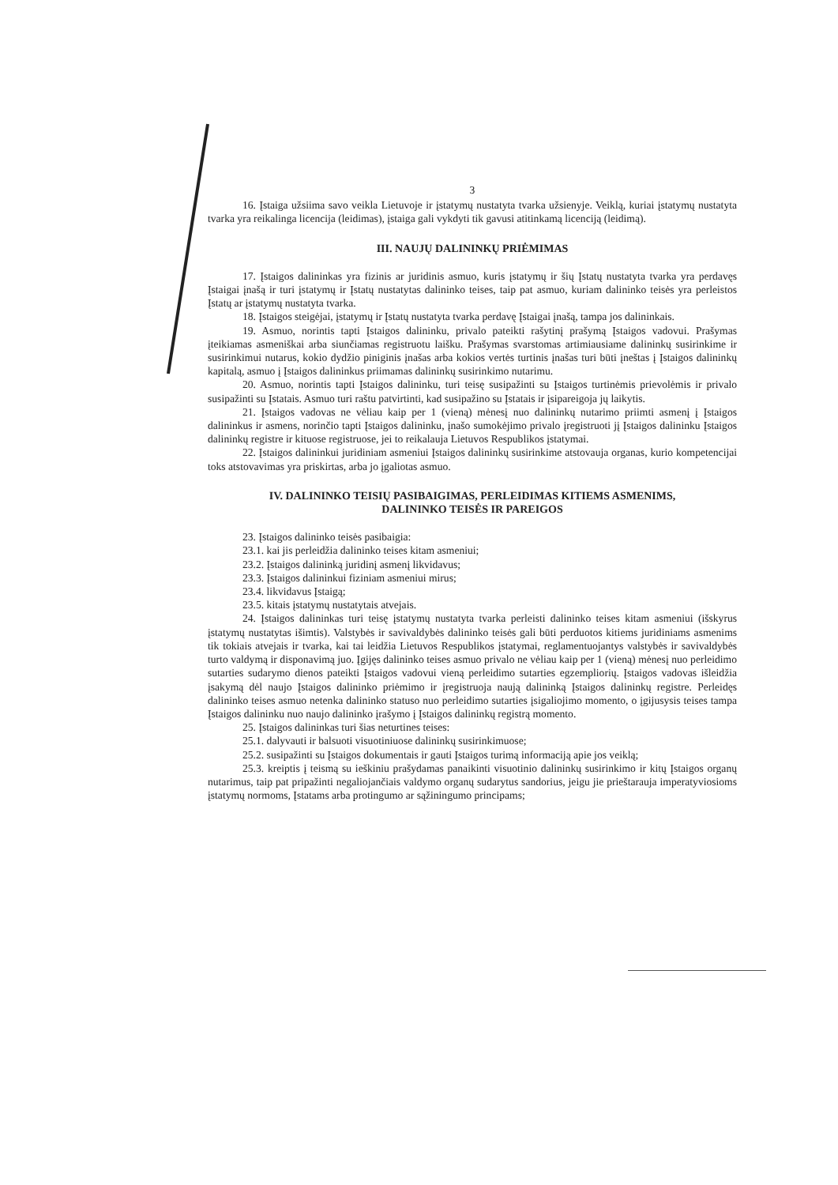3
16. Įstaiga užsiima savo veikla Lietuvoje ir įstatymų nustatyta tvarka užsienyje. Veiklą, kuriai įstatymų nustatyta tvarka yra reikalinga licencija (leidimas), įstaiga gali vykdyti tik gavusi atitinkamą licenciją (leidimą).
III. NAUJŲ DALININKŲ PRIĖMIMAS
17. Įstaigos dalininkas yra fizinis ar juridinis asmuo, kuris įstatymų ir šių Įstatų nustatyta tvarka yra perdavęs Įstaigai įnašą ir turi įstatymų ir Įstatų nustatytas dalininko teises, taip pat asmuo, kuriam dalininko teisės yra perleistos Įstatų ar įstatymų nustatyta tvarka.
18. Įstaigos steigėjai, įstatymų ir Įstatų nustatyta tvarka perdavę Įstaigai įnašą, tampa jos dalininkais.
19. Asmuo, norintis tapti Įstaigos dalininku, privalo pateikti rašytinį prašymą Įstaigos vadovui. Prašymas įteikiamas asmeniškai arba siunčiamas registruotu laišku. Prašymas svarstomas artimiausiame dalininkų susirinkime ir susirinkimui nutarus, kokio dydžio piniginis įnašas arba kokios vertės turtinis įnašas turi būti įneštas į Įstaigos dalininkų kapitalą, asmuo į Įstaigos dalininkus priimamas dalininkų susirinkimo nutarimu.
20. Asmuo, norintis tapti Įstaigos dalininku, turi teisę susipažinti su Įstaigos turtinėmis prievolėmis ir privalo susipažinti su Įstatais. Asmuo turi raštu patvirtinti, kad susipažino su Įstatais ir įsipareigoja jų laikytis.
21. Įstaigos vadovas ne vėliau kaip per 1 (vieną) mėnesį nuo dalininkų nutarimo priimti asmenį į Įstaigos dalininkus ir asmens, norinčio tapti Įstaigos dalininku, įnašo sumokėjimo privalo įregistruoti jį Įstaigos dalininku Įstaigos dalininkų registre ir kituose registruose, jei to reikalauja Lietuvos Respublikos įstatymai.
22. Įstaigos dalininkui juridiniam asmeniui Įstaigos dalininkų susirinkime atstovauja organas, kurio kompetencijai toks atstovavimas yra priskirtas, arba jo įgaliotas asmuo.
IV. DALININKO TEISIŲ PASIBAIGIMAS, PERLEIDIMAS KITIEMS ASMENIMS,
DALININKO TEISĖS IR PAREIGOS
23. Įstaigos dalininko teisės pasibaigia:
23.1. kai jis perleidžia dalininko teises kitam asmeniui;
23.2. Įstaigos dalininką juridinį asmenį likvidavus;
23.3. Įstaigos dalininkui fiziniam asmeniui mirus;
23.4. likvidavus Įstaigą;
23.5. kitais įstatymų nustatytais atvejais.
24. Įstaigos dalininkas turi teisę įstatymų nustatyta tvarka perleisti dalininko teises kitam asmeniui (išskyrus įstatymų nustatytas išimtis). Valstybės ir savivaldybės dalininko teisės gali būti perduotos kitiems juridiniams asmenims tik tokiais atvejais ir tvarka, kai tai leidžia Lietuvos Respublikos įstatymai, reglamentuojantys valstybės ir savivaldybės turto valdymą ir disponavimą juo. Įgijęs dalininko teises asmuo privalo ne vėliau kaip per 1 (vieną) mėnesį nuo perleidimo sutarties sudarymo dienos pateikti Įstaigos vadovui vieną perleidimo sutarties egzempliorių. Įstaigos vadovas išleidžia įsakymą dėl naujo Įstaigos dalininko priėmimo ir įregistruoja naują dalininką Įstaigos dalininkų registre. Perleidęs dalininko teises asmuo netenka dalininko statuso nuo perleidimo sutarties įsigaliojimo momento, o įgijusysis teises tampa Įstaigos dalininku nuo naujo dalininko įrašymo į Įstaigos dalininkų registrą momento.
25. Įstaigos dalininkas turi šias neturtines teises:
25.1. dalyvauti ir balsuoti visuotiniuose dalininkų susirinkimuose;
25.2. susipažinti su Įstaigos dokumentais ir gauti Įstaigos turimą informaciją apie jos veiklą;
25.3. kreiptis į teismą su ieškiniu prašydamas panaikinti visuotinio dalininkų susirinkimo ir kitų Įstaigos organų nutarimus, taip pat pripažinti negaliojančiais valdymo organų sudarytus sandorius, jeigu jie prieštarauja imperatyviosioms įstatymų normoms, Įstatams arba protingumo ar sąžiningumo principams;